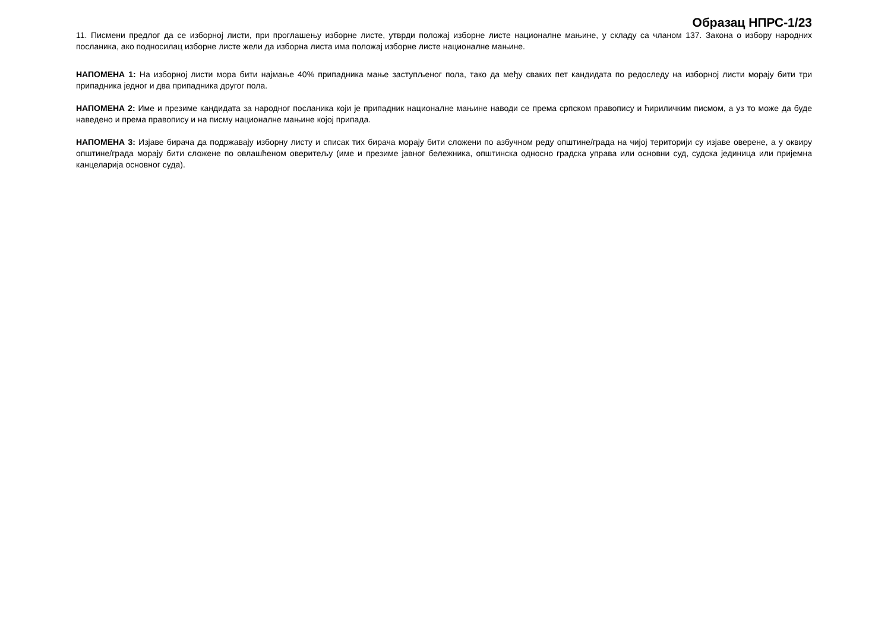Образац НПРС-1/23
11. Писмени предлог да се изборној листи, при проглашењу изборне листе, утврди положај изборне листе националне мањине, у складу са чланом 137. Закона о избору народних посланика, ако подносилац изборне листе жели да изборна листа има положај изборне листе националне мањине.
НАПОМЕНА 1: На изборној листи мора бити најмање 40% припадника мање заступљеног пола, тако да међу сваких пет кандидата по редоследу на изборној листи морају бити три припадника једног и два припадника другог пола.
НАПОМЕНА 2: Име и презиме кандидата за народног посланика који је припадник националне мањине наводи се према српском правопису и ћириличким писмом, а уз то може да буде наведено и према правопису и на писму националне мањине којој припада.
НАПОМЕНА 3: Изјаве бирача да подржавају изборну листу и списак тих бирача морају бити сложени по азбучном реду општине/града на чијој територији су изјаве оверене, а у оквиру општине/града морају бити сложене по овлашћеном оверитељу (име и презиме јавног бележника, општинска односно градска управа или основни суд, судска јединица или пријемна канцеларија основног суда).